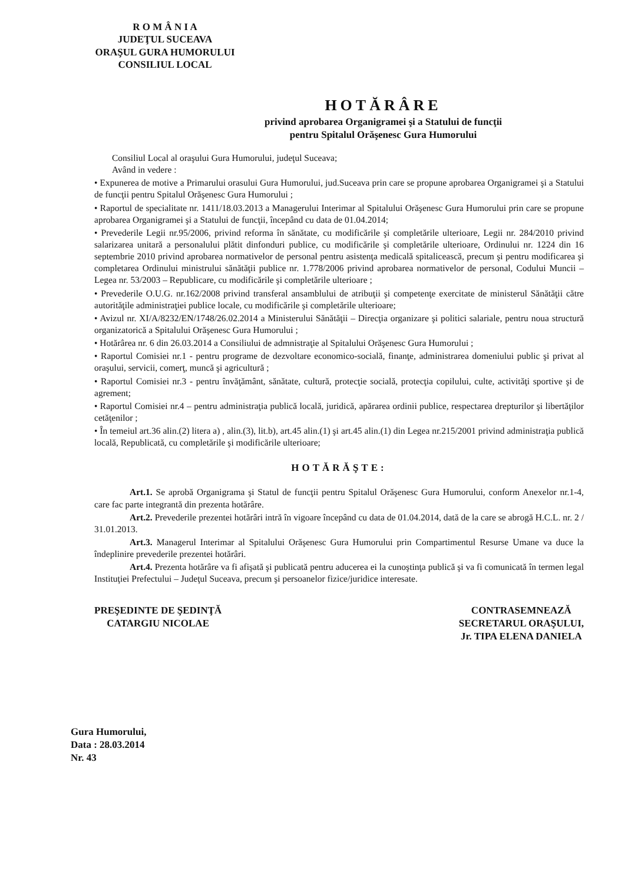R O M Â N I A
JUDEŢUL SUCEAVA
ORAŞUL GURA HUMORULUI
CONSILIUL LOCAL
HOTĂRÂRE
privind aprobarea Organigramei şi a Statului de funcţii
pentru Spitalul Orăşenesc Gura Humorului
Consiliul Local al oraşului Gura Humorului, judeţul Suceava;
Având in vedere :
• Expunerea de motive a Primarului orasului Gura Humorului, jud.Suceava prin care se propune aprobarea Organigramei şi a Statului de funcţii pentru Spitalul Orăşenesc Gura Humorului ;
• Raportul de specialitate nr. 1411/18.03.2013 a Managerului Interimar al Spitalului Orăşenesc Gura Humorului prin care se propune aprobarea Organigramei şi a Statului de funcţii, începând cu data de 01.04.2014;
• Prevederile Legii nr.95/2006, privind reforma în sănătate, cu modificările şi completările ulterioare, Legii nr. 284/2010 privind salarizarea unitară a personalului plătit dinfonduri publice, cu modificările şi completările ulterioare, Ordinului nr. 1224 din 16 septembrie 2010 privind aprobarea normativelor de personal pentru asistenţa medicală spitalicească, precum şi pentru modificarea şi completarea Ordinului ministrului sănătăţii publice nr. 1.778/2006 privind aprobarea normativelor de personal, Codului Muncii – Legea nr. 53/2003 – Republicare, cu modificările şi completările ulterioare ;
• Prevederile O.U.G. nr.162/2008 privind transferal ansamblului de atribuţii şi competenţe exercitate de ministerul Sănătăţii către autorităţile administraţiei publice locale, cu modificările şi completările ulterioare;
• Avizul nr. XI/A/8232/EN/1748/26.02.2014 a Ministerului Sănătăţii – Direcţia organizare şi politici salariale, pentru noua structură organizatorică a Spitalului Orăşenesc Gura Humorului ;
• Hotărârea nr. 6 din 26.03.2014 a Consiliului de admnistraţie al Spitalului Orăşenesc Gura Humorului ;
• Raportul Comisiei nr.1 - pentru programe de dezvoltare economico-socială, finanţe, administrarea domeniului public şi privat al oraşului, servicii, comerţ, muncă şi agricultură ;
• Raportul Comisiei nr.3 - pentru învăţământ, sănătate, cultură, protecţie socială, protecţia copilului, culte, activităţi sportive şi de agrement;
• Raportul Comisiei nr.4 – pentru administraţia publică locală, juridică, apărarea ordinii publice, respectarea drepturilor şi libertăţilor cetăţenilor ;
• În temeiul art.36 alin.(2) litera a) , alin.(3), lit.b), art.45 alin.(1) şi art.45 alin.(1) din Legea nr.215/2001 privind administraţia publică locală, Republicată, cu completările şi modificările ulterioare;
HOTĂRĂŞTE:
Art.1. Se aprobă Organigrama şi Statul de funcţii pentru Spitalul Orăşenesc Gura Humorului, conform Anexelor nr.1-4, care fac parte integrantă din prezenta hotărâre.
Art.2. Prevederile prezentei hotărâri intră în vigoare începând cu data de 01.04.2014, dată de la care se abrogă H.C.L. nr. 2 / 31.01.2013.
Art.3. Managerul Interimar al Spitalului Orăşenesc Gura Humorului prin Compartimentul Resurse Umane va duce la îndeplinire prevederile prezentei hotărâri.
Art.4. Prezenta hotărâre va fi afişată şi publicată pentru aducerea ei la cunoştinţa publică şi va fi comunicată în termen legal Instituţiei Prefectului – Judeţul Suceava, precum şi persoanelor fizice/juridice interesate.
PREŞEDINTE DE ŞEDINŢĂ
CATARGIU NICOLAE
CONTRASEMNEAZĂ
SECRETARUL ORAŞULUI,
Jr. TIPA ELENA DANIELA
Gura Humorului,
Data : 28.03.2014
Nr. 43